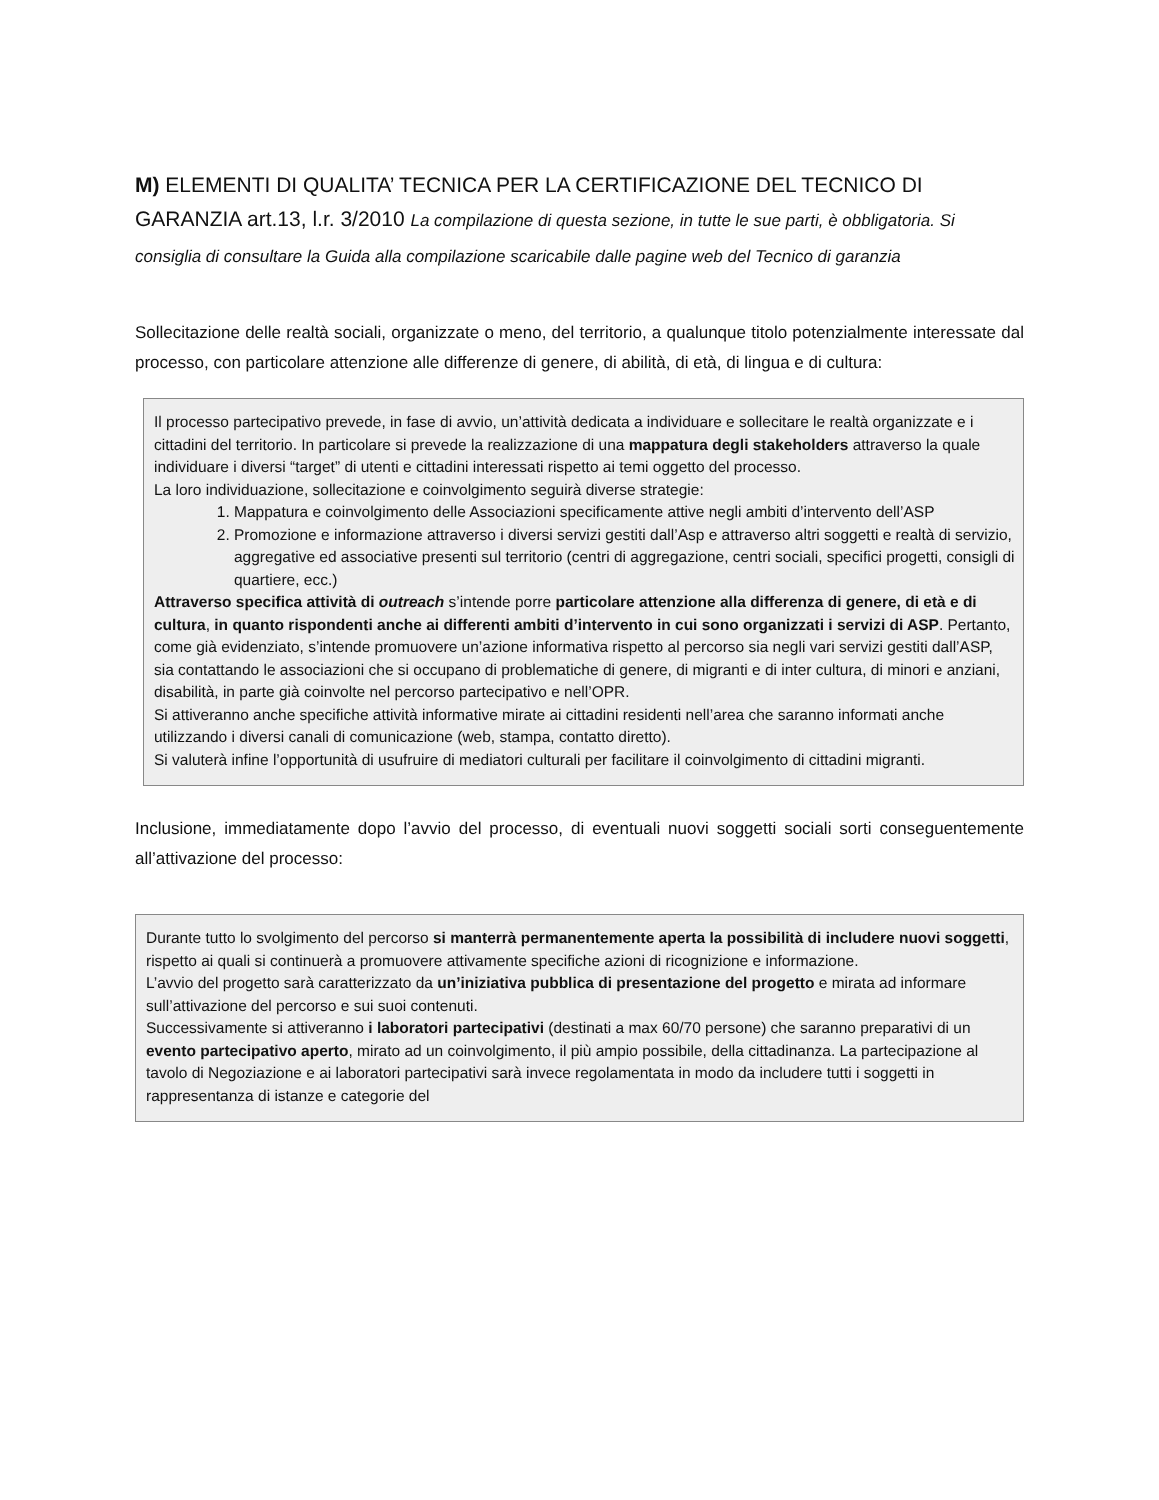M) ELEMENTI DI QUALITA’ TECNICA PER LA CERTIFICAZIONE DEL TECNICO DI GARANZIA art.13, l.r. 3/2010 La compilazione di questa sezione, in tutte le sue parti, è obbligatoria. Si consiglia di consultare la Guida alla compilazione scaricabile dalle pagine web del Tecnico di garanzia
Sollecitazione delle realtà sociali, organizzate o meno, del territorio, a qualunque titolo potenzialmente interessate dal processo, con particolare attenzione alle differenze di genere, di abilità, di età, di lingua e di cultura:
Il processo partecipativo prevede, in fase di avvio, un’attività dedicata a individuare e sollecitare le realtà organizzate e i cittadini del territorio. In particolare si prevede la realizzazione di una mappatura degli stakeholders attraverso la quale individuare i diversi “target” di utenti e cittadini interessati rispetto ai temi oggetto del processo.
La loro individuazione, sollecitazione e coinvolgimento seguirà diverse strategie:
1. Mappatura e coinvolgimento delle Associazioni specificamente attive negli ambiti d’intervento dell’ASP
2. Promozione e informazione attraverso i diversi servizi gestiti dall’Asp e attraverso altri soggetti e realtà di servizio, aggregative ed associative presenti sul territorio (centri di aggregazione, centri sociali, specifici progetti, consigli di quartiere, ecc.)
Attraverso specifica attività di outreach s’intende porre particolare attenzione alla differenza di genere, di età e di cultura, in quanto rispondenti anche ai differenti ambiti d’intervento in cui sono organizzati i servizi di ASP. Pertanto, come già evidenziato, s’intende promuovere un’azione informativa rispetto al percorso sia negli vari servizi gestiti dall’ASP, sia contattando le associazioni che si occupano di problematiche di genere, di migranti e di inter cultura, di minori e anziani, disabilità, in parte già coinvolte nel percorso partecipativo e nell’OPR.
Si attiveranno anche specifiche attività informative mirate ai cittadini residenti nell’area che saranno informati anche utilizzando i diversi canali di comunicazione (web, stampa, contatto diretto).
Si valuterà infine l’opportunità di usufruire di mediatori culturali per facilitare il coinvolgimento di cittadini migranti.
Inclusione, immediatamente dopo l’avvio del processo, di eventuali nuovi soggetti sociali sorti conseguentemente all’attivazione del processo:
Durante tutto lo svolgimento del percorso si manterrà permanentemente aperta la possibilità di includere nuovi soggetti, rispetto ai quali si continuerà a promuovere attivamente specifiche azioni di ricognizione e informazione.
L’avvio del progetto sarà caratterizzato da un’iniziativa pubblica di presentazione del progetto e mirata ad informare sull’attivazione del percorso e sui suoi contenuti.
Successivamente si attiveranno i laboratori partecipativi (destinati a max 60/70 persone) che saranno preparativi di un evento partecipativo aperto, mirato ad un coinvolgimento, il più ampio possibile, della cittadinanza. La partecipazione al tavolo di Negoziazione e ai laboratori partecipativi sarà invece regolamentata in modo da includere tutti i soggetti in rappresentanza di istanze e categorie del